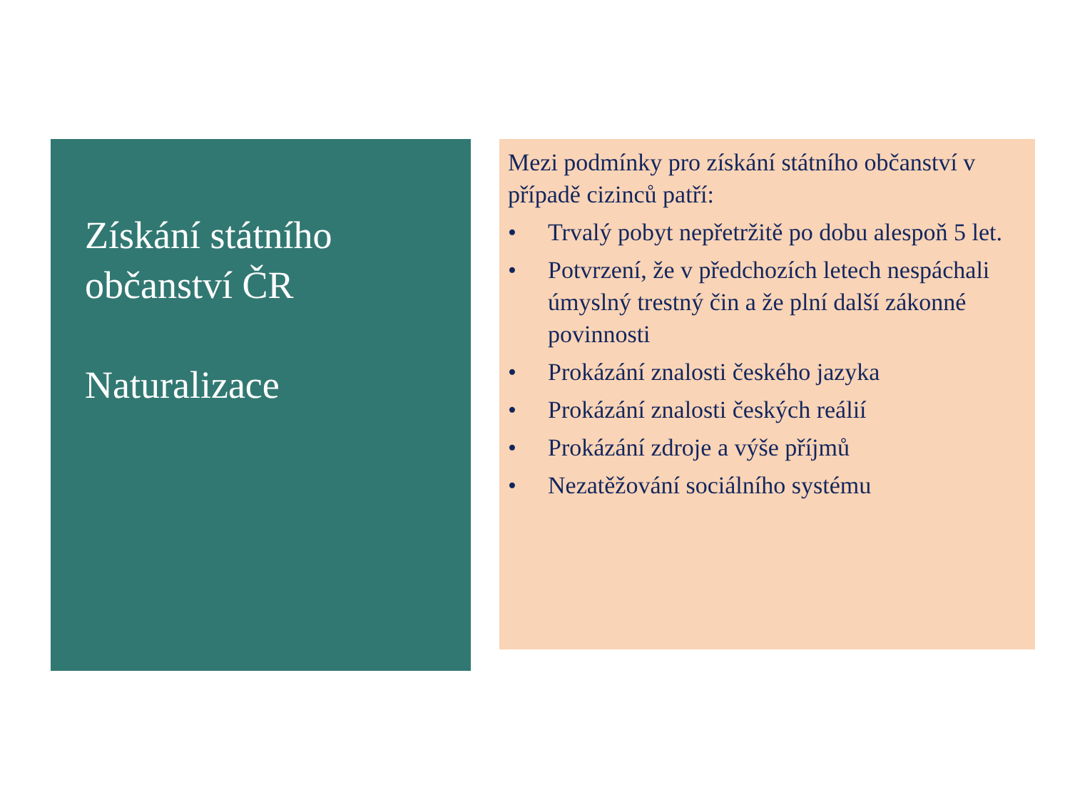Získání státního občanství ČR
Naturalizace
Mezi podmínky pro získání státního občanství v případě cizinců patří:
• Trvalý pobyt nepřetržitě po dobu alespoň 5 let.
• Potvrzení, že v předchozích letech nespáchali úmyslný trestný čin a že plní další zákonné povinnosti
• Prokázání znalosti českého jazyka
• Prokázání znalosti českých reálií
• Prokázání zdroje a výše příjmů
• Nezatěžování sociálního systému